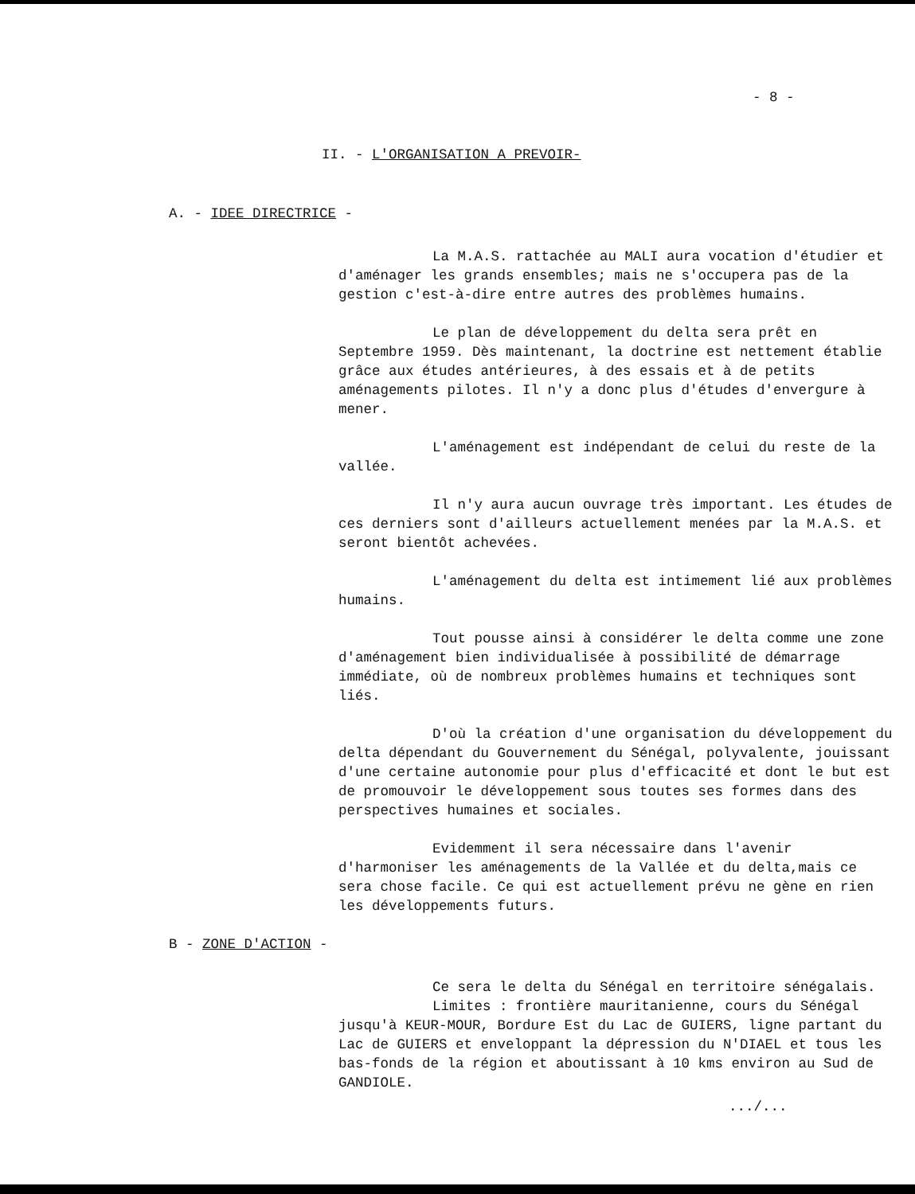- 8 -
II. - L'ORGANISATION A PREVOIR-
A. - IDEE DIRECTRICE -
La M.A.S. rattachée au MALI aura vocation d'étudier et d'aménager les grands ensembles; mais ne s'occupera pas de la gestion c'est-à-dire entre autres des problèmes humains.
Le plan de développement du delta sera prêt en Septembre 1959. Dès maintenant, la doctrine est nettement établie grâce aux études antérieures, à des essais et à de petits aménagements pilotes. Il n'y a donc plus d'études d'envergure à mener.
L'aménagement est indépendant de celui du reste de la vallée.
Il n'y aura aucun ouvrage très important. Les études de ces derniers sont d'ailleurs actuellement menées par la M.A.S. et seront bientôt achevées.
L'aménagement du delta est intimement lié aux problèmes humains.
Tout pousse ainsi à considérer le delta comme une zone d'aménagement bien individualisée à possibilité de démarrage immédiate, où de nombreux problèmes humains et techniques sont liés.
D'où la création d'une organisation du développement du delta dépendant du Gouvernement du Sénégal, polyvalente, jouissant d'une certaine autonomie pour plus d'efficacité et dont le but est de promouvoir le développement sous toutes ses formes dans des perspectives humaines et sociales.
Evidemment il sera nécessaire dans l'avenir d'harmoniser les aménagements de la Vallée et du delta,mais ce sera chose facile. Ce qui est actuellement prévu ne gène en rien les développements futurs.
B - ZONE D'ACTION -
Ce sera le delta du Sénégal en territoire sénégalais.
Limites : frontière mauritanienne, cours du Sénégal jusqu'à KEUR-MOUR, Bordure Est du Lac de GUIERS, ligne partant du Lac de GUIERS et enveloppant la dépression du N'DIAEL et tous les bas-fonds de la région et aboutissant à 10 kms environ au Sud de GANDIOLE.
.../...